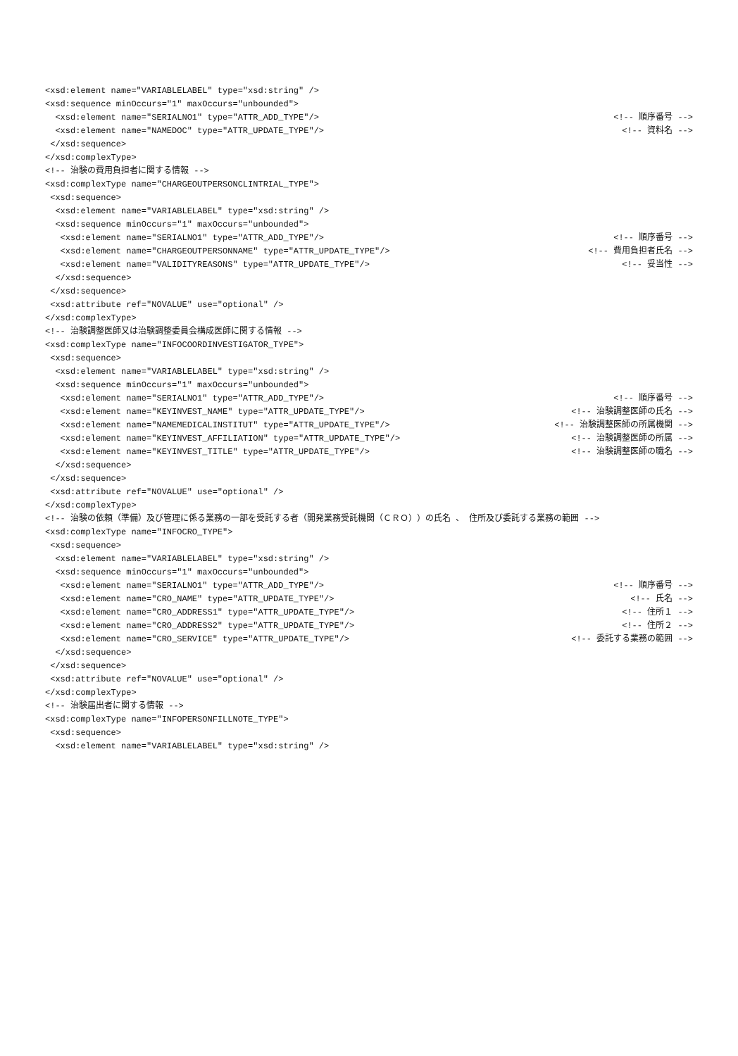| <xsd:element name="VARIABLELABEL" type="xsd:string" /> | |
| <xsd:sequence minOccurs="1" maxOccurs="unbounded"> | |
| <xsd:element name="SERIALNO1" type="ATTR_ADD_TYPE"/> | <!-- 順序番号 --> |
| <xsd:element name="NAMEDOC" type="ATTR_UPDATE_TYPE"/> | <!-- 資料名 --> |
| </xsd:sequence> | |
| </xsd:complexType> | |
| <!-- 治験の費用負担者に関する情報 --> | |
| <xsd:complexType name="CHARGEOUTPERSONCLINTRIAL_TYPE"> | |
| <xsd:sequence> | |
| <xsd:element name="VARIABLELABEL" type="xsd:string" /> | |
| <xsd:sequence minOccurs="1" maxOccurs="unbounded"> | |
| <xsd:element name="SERIALNO1" type="ATTR_ADD_TYPE"/> | <!-- 順序番号 --> |
| <xsd:element name="CHARGEOUTPERSONNAME" type="ATTR_UPDATE_TYPE"/> | <!-- 費用負担者氏名 --> |
| <xsd:element name="VALIDITYREASONS" type="ATTR_UPDATE_TYPE"/> | <!-- 妥当性 --> |
| </xsd:sequence> | |
| </xsd:sequence> | |
| <xsd:attribute ref="NOVALUE" use="optional" /> | |
| </xsd:complexType> | |
| <!-- 治験調整医師又は治験調整委員会構成医師に関する情報 --> | |
| <xsd:complexType name="INFOCOORDINVESTIGATOR_TYPE"> | |
| <xsd:sequence> | |
| <xsd:element name="VARIABLELABEL" type="xsd:string" /> | |
| <xsd:sequence minOccurs="1" maxOccurs="unbounded"> | |
| <xsd:element name="SERIALNO1" type="ATTR_ADD_TYPE"/> | <!-- 順序番号 --> |
| <xsd:element name="KEYINVEST_NAME" type="ATTR_UPDATE_TYPE"/> | <!-- 治験調整医師の氏名 --> |
| <xsd:element name="NAMEMEDICALINSTITUT" type="ATTR_UPDATE_TYPE"/> | <!-- 治験調整医師の所属機関 --> |
| <xsd:element name="KEYINVEST_AFFILIATION" type="ATTR_UPDATE_TYPE"/> | <!-- 治験調整医師の所属 --> |
| <xsd:element name="KEYINVEST_TITLE" type="ATTR_UPDATE_TYPE"/> | <!-- 治験調整医師の職名 --> |
| </xsd:sequence> | |
| </xsd:sequence> | |
| <xsd:attribute ref="NOVALUE" use="optional" /> | |
| </xsd:complexType> | |
| <!-- 治験の依頼（準備）及び管理に係る業務の一部を受託する者（開発業務受託機関（ＣＲＯ））の氏名 、 住所及び委託する業務の範囲 --> | |
| <xsd:complexType name="INFOCRO_TYPE"> | |
| <xsd:sequence> | |
| <xsd:element name="VARIABLELABEL" type="xsd:string" /> | |
| <xsd:sequence minOccurs="1" maxOccurs="unbounded"> | |
| <xsd:element name="SERIALNO1" type="ATTR_ADD_TYPE"/> | <!-- 順序番号 --> |
| <xsd:element name="CRO_NAME" type="ATTR_UPDATE_TYPE"/> | <!-- 氏名 --> |
| <xsd:element name="CRO_ADDRESS1" type="ATTR_UPDATE_TYPE"/> | <!-- 住所１ --> |
| <xsd:element name="CRO_ADDRESS2" type="ATTR_UPDATE_TYPE"/> | <!-- 住所２ --> |
| <xsd:element name="CRO_SERVICE" type="ATTR_UPDATE_TYPE"/> | <!-- 委託する業務の範囲 --> |
| </xsd:sequence> | |
| </xsd:sequence> | |
| <xsd:attribute ref="NOVALUE" use="optional" /> | |
| </xsd:complexType> | |
| <!-- 治験届出者に関する情報 --> | |
| <xsd:complexType name="INFOPERSONFILLNOTE_TYPE"> | |
| <xsd:sequence> | |
| <xsd:element name="VARIABLELABEL" type="xsd:string" /> | |